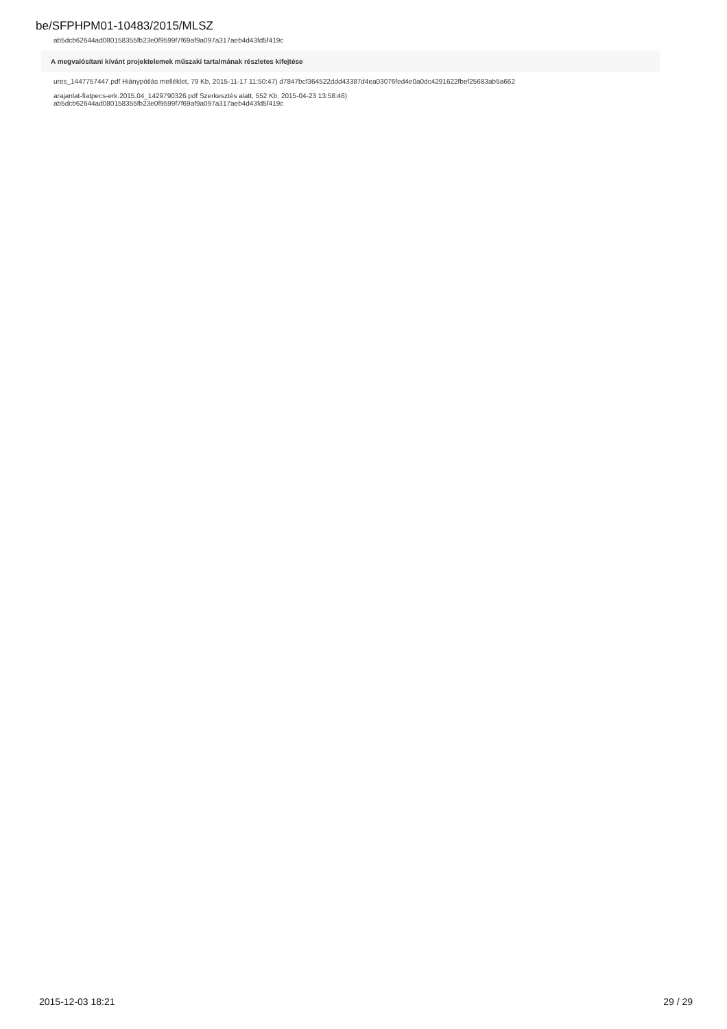be/SFPHPM01-10483/2015/MLSZ
ab5dcb62644ad080158355fb23e0f9599f7f69af9a097a317aeb4d43fd5f419c
A megvalósítani kívánt projektelemek műszaki tartalmának részletes kifejtése
ures_1447757447.pdf Hiánypótlás melléklet, 79 Kb, 2015-11-17 11:50:47) d7847bcf364522ddd43387d4ea03076fed4e0a0dc4291622fbef25683ab5a662
arajanlat-fiatpecs-erk.2015.04_1429790326.pdf Szerkesztés alatt, 552 Kb, 2015-04-23 13:58:46)
ab5dcb62644ad080158355fb23e0f9599f7f69af9a097a317aeb4d43fd5f419c
2015-12-03 18:21 29 / 29